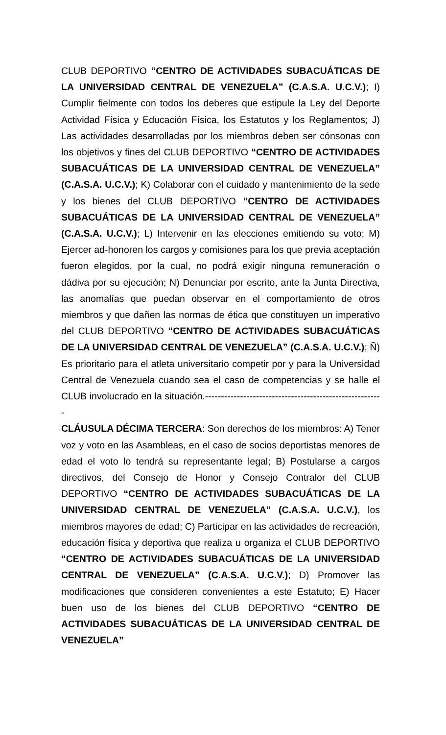CLUB DEPORTIVO “CENTRO DE ACTIVIDADES SUBACUÁTICAS DE LA UNIVERSIDAD CENTRAL DE VENEZUELA” (C.A.S.A. U.C.V.); I) Cumplir fielmente con todos los deberes que estipule la Ley del Deporte Actividad Física y Educación Física, los Estatutos y los Reglamentos; J) Las actividades desarrolladas por los miembros deben ser cónsonas con los objetivos y fines del CLUB DEPORTIVO “CENTRO DE ACTIVIDADES SUBACUÁTICAS DE LA UNIVERSIDAD CENTRAL DE VENEZUELA” (C.A.S.A. U.C.V.); K) Colaborar con el cuidado y mantenimiento de la sede y los bienes del CLUB DEPORTIVO “CENTRO DE ACTIVIDADES SUBACUÁTICAS DE LA UNIVERSIDAD CENTRAL DE VENEZUELA” (C.A.S.A. U.C.V.); L) Intervenir en las elecciones emitiendo su voto; M) Ejercer ad-honoren los cargos y comisiones para los que previa aceptación fueron elegidos, por la cual, no podrá exigir ninguna remuneración o dádiva por su ejecución; N) Denunciar por escrito, ante la Junta Directiva, las anomalías que puedan observar en el comportamiento de otros miembros y que dañen las normas de ética que constituyen un imperativo del CLUB DEPORTIVO “CENTRO DE ACTIVIDADES SUBACUÁTICAS DE LA UNIVERSIDAD CENTRAL DE VENEZUELA” (C.A.S.A. U.C.V.); Ñ) Es prioritario para el atleta universitario competir por y para la Universidad Central de Venezuela cuando sea el caso de competencias y se halle el CLUB involucrado en la situación.--------------------------------------------------------
CLÁUSULA DÉCIMA TERCERA: Son derechos de los miembros: A) Tener voz y voto en las Asambleas, en el caso de socios deportistas menores de edad el voto lo tendrá su representante legal; B) Postularse a cargos directivos, del Consejo de Honor y Consejo Contralor del CLUB DEPORTIVO “CENTRO DE ACTIVIDADES SUBACUÁTICAS DE LA UNIVERSIDAD CENTRAL DE VENEZUELA” (C.A.S.A. U.C.V.), los miembros mayores de edad; C) Participar en las actividades de recreación, educación física y deportiva que realiza u organiza el CLUB DEPORTIVO “CENTRO DE ACTIVIDADES SUBACUÁTICAS DE LA UNIVERSIDAD CENTRAL DE VENEZUELA” (C.A.S.A. U.C.V.); D) Promover las modificaciones que consideren convenientes a este Estatuto; E) Hacer buen uso de los bienes del CLUB DEPORTIVO “CENTRO DE ACTIVIDADES SUBACUÁTICAS DE LA UNIVERSIDAD CENTRAL DE VENEZUELA”